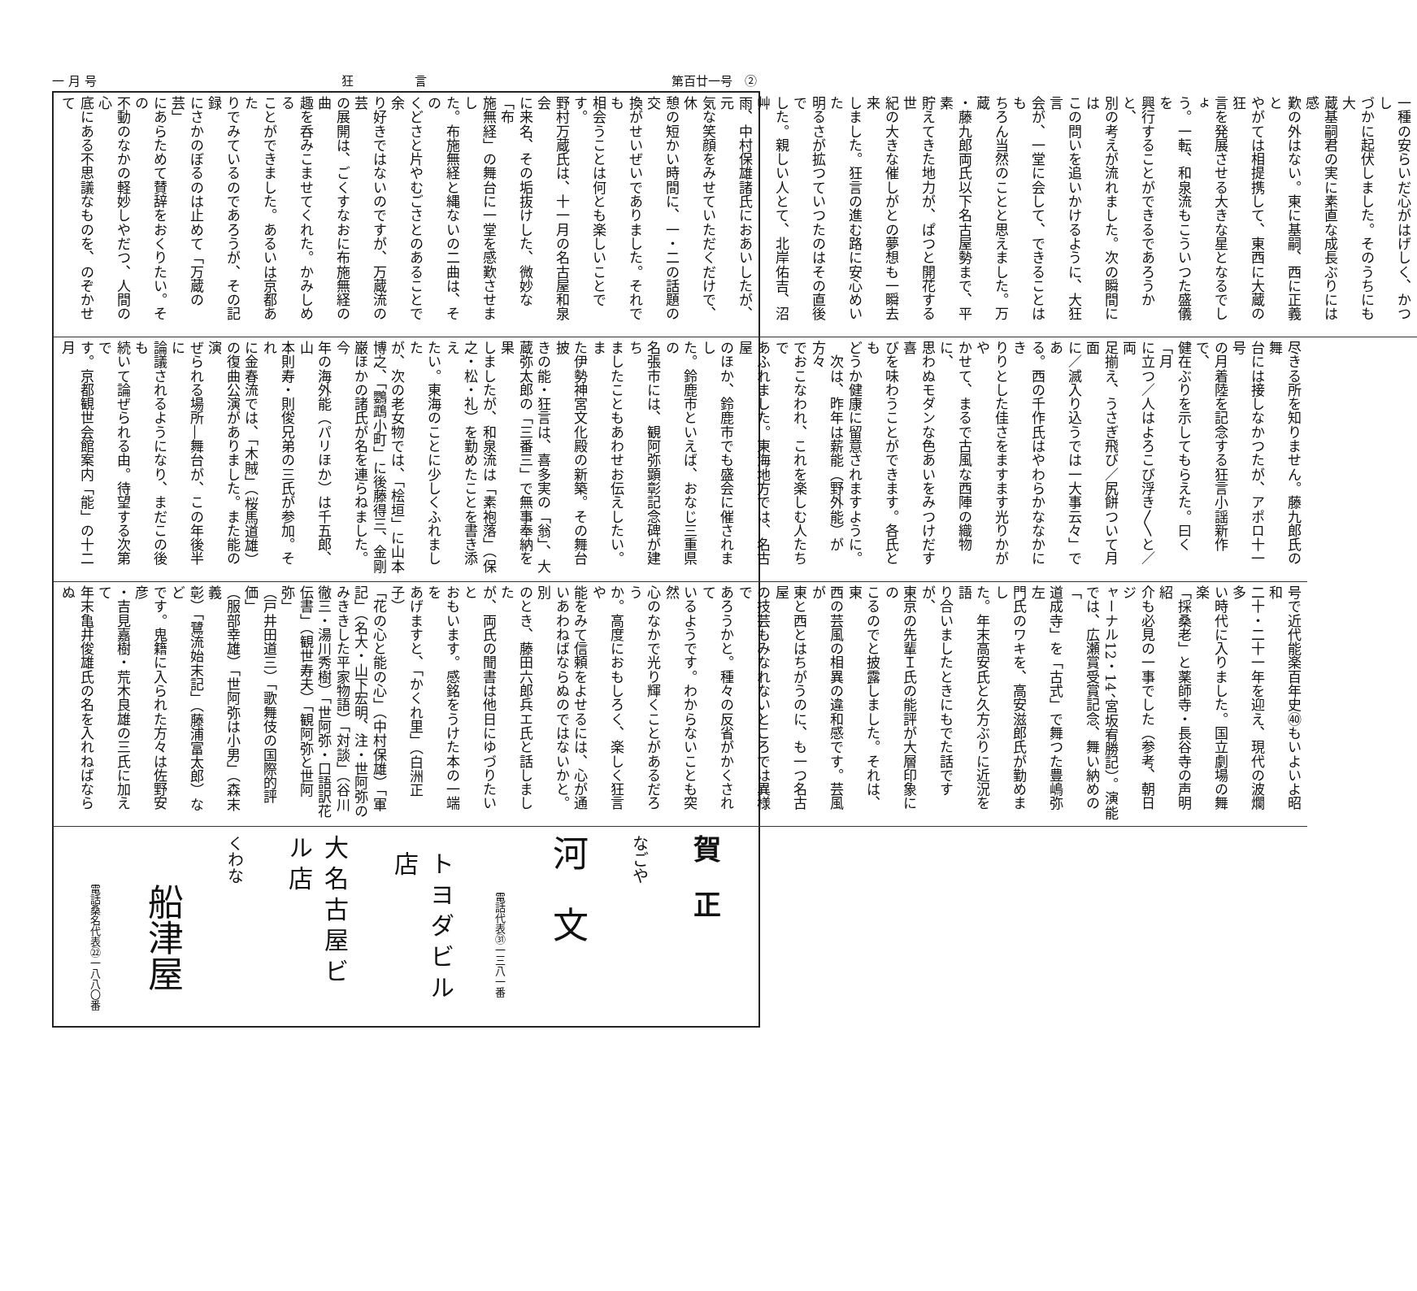一 月 号 狂　　　　　言 第百廿一号　②
一種の安らいだ心がはげしく、かつし
づかに起伏しました。そのうちにも大
蔵基嗣君の実に素直な成長ぶりには感
歎の外はない。東に基嗣、西に正義と
やがては相提携して、東西に大蔵の狂
言を発展させる大きな星となるでしょ
う。一転、和泉流もこういつた盛儀を
興行することができるであろうかと、
別の考えが流れました。次の瞬間には
この問いを追いかけるように、大狂言
会が、一堂に会して、できることはも
ちろん当然のことと思えました。万蔵
・藤九郎両氏以下名古屋勢まで、平素
貯えてきた地力が、ぱつと開花する世
紀の大きな催しがとの夢想も一瞬去来
しました。狂言の進む路に安心めいた
明るさが拡つていつたのはその直後で
した。親しい人とて、北岸佑吉、沼艸
雨、中村保雄諸氏におあいしたが、元
気な笑顔をみせていただくだけで、休
憩の短かい時間に、一・二の話題の交
換がせいぜいでありました。それでも
相会うことは何とも楽しいことです。
野村万蔵氏は、十一月の名古屋和泉会
に来名、その垢抜けした、微妙な「布
施無経」の舞台に一堂を感歎させまし
た。布施無経と縄ないの二曲は、その
くどさと片やむごさとのあることで余
り好きではないのですが、万蔵流の芸
の展開は、ごくすなおに布施無経の曲
趣を呑みこませてくれた。かみしめる
ことができました。あるいは京都あた
りでみているのであろうが、その記録
にさかのぼるのは止めて「万蔵の芸」
にあらためて賛辞をおくりたい。その
不動のなかの軽妙しやだつ、人間の心
底にある不思議なものを、のぞかせて
尽きる所を知りません。藤九郎氏の舞
台には接しなかつたが、アポロ十一号
の月着陸を記念する狂言小謡新作で、
健在ぶりを示してもらえた。曰く「月
に立つ／人はよろこび浮き〳〵と／両
足揃え、うさぎ飛び／尻餅ついて月面
に／滅入り込うでは一大事云々」であ
る。西の千作氏はやわらかななかにき
りりとした佳さをますます光りかがや
かせて、まるで古風な西陣の織物に、
思わぬモダンな色あいをみつけだす喜
びを味わうことができます。各氏とも
どうか健康に留意されますように。
　次は、昨年は薪能（野外能）が方々
でおこなわれ、これを楽しむ人たちで
あふれました。東海地方では、名古屋
のほか、鈴鹿市でも盛会に催されまし
た。鈴鹿市といえば、おなじ三重県の
名張市には、観阿弥顕彰記念碑が建ち
ましたこともあわせお伝えしたい。ま
た伊勢神宮文化殿の新築。その舞台披
きの能・狂言は、喜多実の「翁」、大
蔵弥太郎の「三番三」で無事奉納を果
しましたが、和泉流は「素袍落」（保
之・松・礼）を勤めたことを書き添え
たい。東海のことに少しくふれました
が、次の老女物では、「桧垣」に山本
博之、「鸚鵡小町」に後藤得三、金剛
巌ほかの諸氏が名を連らねました。今
年の海外能（パリほか）は千五郎、山
本則寿・則俊兄弟の三氏が参加。それ
に金春流では、「木賊」（桜馬道雄）
の復曲公演がありました。また能の演
ぜられる場所―舞台が、この年後半に
論議されるようになり、まだこの後も
続いて論ぜられる由。待望する次第で
す。京都観世会館案内「能」の十二月
号で近代能楽百年史㊵もいよいよ昭和
二十・二十一年を迎え、現代の波爛多
い時代に入りました。国立劇場の舞楽
「採桑老」と薬師寺・長谷寺の声明紹
介も必見の一事でした（参考、朝日ジ
ャーナル12・14、宮坂宥勝記）。演能
では、広瀬賞受賞記念、舞い納めの「
道成寺」を「古式」で舞つた豊嶋弥左
門氏のワキを、高安滋郎氏が勤めまし
た。年末高安氏と久方ぶりに近況を語
り合いましたときにもでた話ですが、
東京の先輩Ｉ氏の能評が大層印象にの
こるのでと披露しました。それは、東
西の芸風の相異の違和感です。芸風が
東と西とはちがうのに、も一つ名古屋
の技芸もみなれないところでは異様で
あろうかと。種々の反省がかくされて
いるようです。わからないことも突然
心のなかで光り輝くことがあるだろう
か。高度におもしろく、楽しく狂言や
能をみて信頼をよせるには、心が通
いあわねばならぬのではないかと。別
のとき、藤田六郎兵エ氏と話しました
が、両氏の聞書は他日にゆづりたいと
おもいます。感銘をうけた本の一端を
あげますと、「かくれ里」（白洲正子）
「花の心と能の心」（中村保雄）「軍
記」（名大・山下宏明、注・世阿弥の
みききした平家物語）「対談」（谷川
徹三・湯川秀樹）「世阿弥・口語訳花
伝書」（観世寿夫）「観阿弥と世阿弥」
（戸井田道三）「歌舞伎の国際的評価」
（服部幸雄）「世阿弥は小男」（森末義
彰）「鷺流始末記」（藤浦富太郎）など
です。鬼籍に入られた方々は佐野安彦
・吉見嘉樹・荒木良雄の三氏に加えて
年末亀井俊雄氏の名を入れねばならぬ
賀　正
なごや
河　文
電話代表㉛一三八一番
トヨダビル店
大名古屋ビル店
くわな
船津屋
電話桑名代表㉒一八八〇番